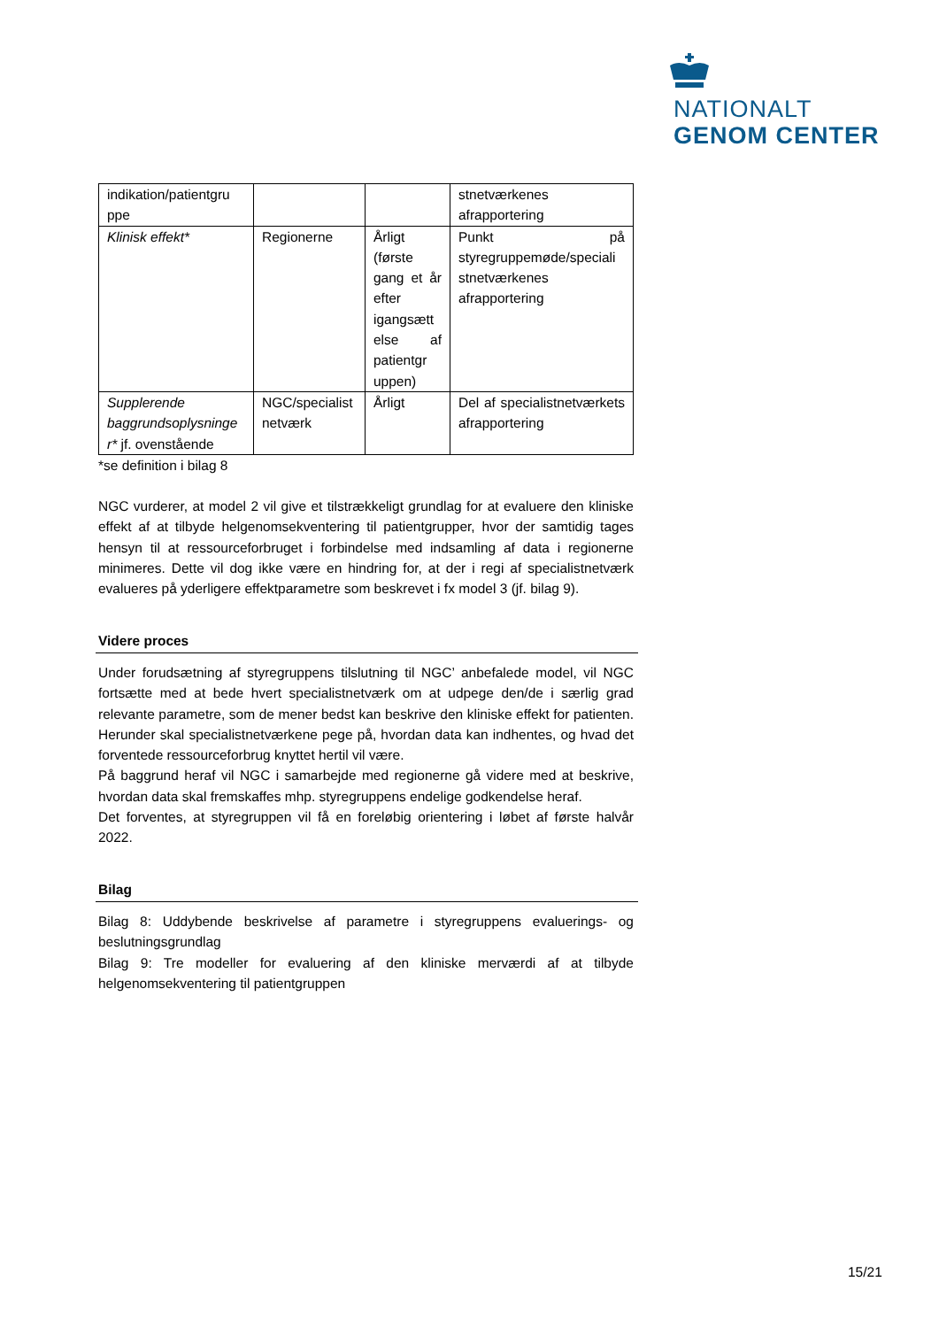NATIONALT
GENOM CENTER
| indikation/patientgru ppe | | | stnetværkenes afrapportering |
| Klinisk effekt* | Regionerne | Årligt (første gang et år efter igangsætt else af patientgr uppen) | Punkt på styregruppemøde/speciali stnetværkenes afrapportering |
| Supplerende baggrundsoplysninge r* jf. ovenstående | NGC/specialist netværk | Årligt | Del af specialistnetværkets afrapportering |
*se definition i bilag 8
NGC vurderer, at model 2 vil give et tilstrækkeligt grundlag for at evaluere den kliniske effekt af at tilbyde helgenomsekventering til patientgrupper, hvor der samtidig tages hensyn til at ressourceforbruget i forbindelse med indsamling af data i regionerne minimeres. Dette vil dog ikke være en hindring for, at der i regi af specialistnetværk evalueres på yderligere effektparametre som beskrevet i fx model 3 (jf. bilag 9).
Videre proces
Under forudsætning af styregruppens tilslutning til NGC’ anbefalede model, vil NGC fortsætte med at bede hvert specialistnetværk om at udpege den/de i særlig grad relevante parametre, som de mener bedst kan beskrive den kliniske effekt for patienten. Herunder skal specialistnetværkene pege på, hvordan data kan indhentes, og hvad det forventede ressourceforbrug knyttet hertil vil være.
På baggrund heraf vil NGC i samarbejde med regionerne gå videre med at beskrive, hvordan data skal fremskaffes mhp. styregruppens endelige godkendelse heraf.
Det forventes, at styregruppen vil få en foreløbig orientering i løbet af første halvår 2022.
Bilag
Bilag 8: Uddybende beskrivelse af parametre i styregruppens evaluerings- og beslutningsgrundlag
Bilag 9: Tre modeller for evaluering af den kliniske merværdi af at tilbyde helgenomsekventering til patientgruppen
15/21